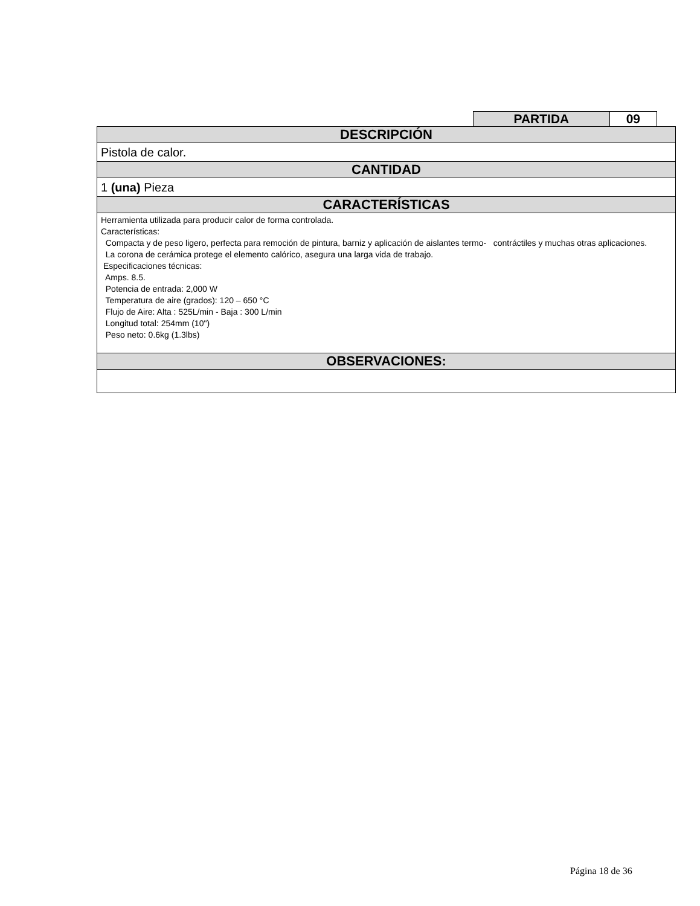| PARTIDA | 09 |
| DESCRIPCIÓN |
| --- |
| Pistola de calor. |
| CANTIDAD |
| 1 (una) Pieza |
| CARACTERÍSTICAS |
| Herramienta utilizada para producir calor de forma controlada. Características: Compacta y de peso ligero, perfecta para remoción de pintura, barniz y aplicación de aislantes termo- contráctiles y muchas otras aplicaciones. La corona de cerámica protege el elemento calórico, asegura una larga vida de trabajo. Especificaciones técnicas: Amps. 8.5. Potencia de entrada: 2,000 W Temperatura de aire (grados): 120 – 650 °C Flujo de Aire: Alta : 525L/min - Baja : 300 L/min Longitud total: 254mm (10") Peso neto: 0.6kg (1.3lbs) |
| OBSERVACIONES: |
Página 18 de 36